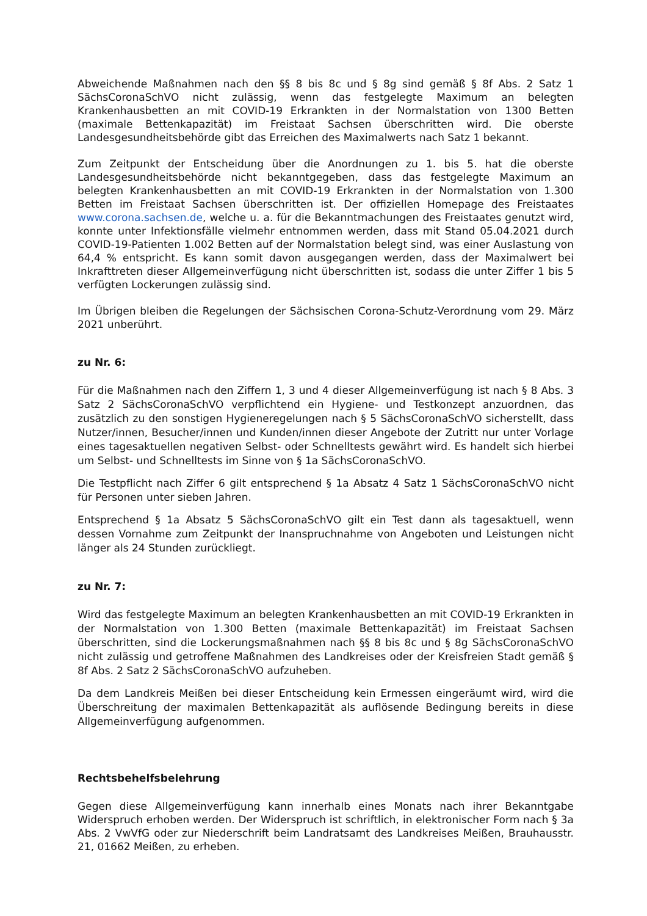Abweichende Maßnahmen nach den §§ 8 bis 8c und § 8g sind gemäß § 8f Abs. 2 Satz 1 SächsCoronaSchVO nicht zulässig, wenn das festgelegte Maximum an belegten Krankenhausbetten an mit COVID-19 Erkrankten in der Normalstation von 1300 Betten (maximale Bettenkapazität) im Freistaat Sachsen überschritten wird. Die oberste Landesgesundheitsbehörde gibt das Erreichen des Maximalwerts nach Satz 1 bekannt.
Zum Zeitpunkt der Entscheidung über die Anordnungen zu 1. bis 5. hat die oberste Landesgesundheitsbehörde nicht bekanntgegeben, dass das festgelegte Maximum an belegten Krankenhausbetten an mit COVID-19 Erkrankten in der Normalstation von 1.300 Betten im Freistaat Sachsen überschritten ist. Der offiziellen Homepage des Freistaates www.corona.sachsen.de, welche u. a. für die Bekanntmachungen des Freistaates genutzt wird, konnte unter Infektionsfälle vielmehr entnommen werden, dass mit Stand 05.04.2021 durch COVID-19-Patienten 1.002 Betten auf der Normalstation belegt sind, was einer Auslastung von 64,4 % entspricht. Es kann somit davon ausgegangen werden, dass der Maximalwert bei Inkrafttreten dieser Allgemeinverfügung nicht überschritten ist, sodass die unter Ziffer 1 bis 5 verfügten Lockerungen zulässig sind.
Im Übrigen bleiben die Regelungen der Sächsischen Corona-Schutz-Verordnung vom 29. März 2021 unberührt.
zu Nr. 6:
Für die Maßnahmen nach den Ziffern 1, 3 und 4 dieser Allgemeinverfügung ist nach § 8 Abs. 3 Satz 2 SächsCoronaSchVO verpflichtend ein Hygiene- und Testkonzept anzuordnen, das zusätzlich zu den sonstigen Hygieneregelungen nach § 5 SächsCoronaSchVO sicherstellt, dass Nutzer/innen, Besucher/innen und Kunden/innen dieser Angebote der Zutritt nur unter Vorlage eines tagesaktuellen negativen Selbst- oder Schnelltests gewährt wird. Es handelt sich hierbei um Selbst- und Schnelltests im Sinne von § 1a SächsCoronaSchVO.
Die Testpflicht nach Ziffer 6 gilt entsprechend § 1a Absatz 4 Satz 1 SächsCoronaSchVO nicht für Personen unter sieben Jahren.
Entsprechend § 1a Absatz 5 SächsCoronaSchVO gilt ein Test dann als tagesaktuell, wenn dessen Vornahme zum Zeitpunkt der Inanspruchnahme von Angeboten und Leistungen nicht länger als 24 Stunden zurückliegt.
zu Nr. 7:
Wird das festgelegte Maximum an belegten Krankenhausbetten an mit COVID-19 Erkrankten in der Normalstation von 1.300 Betten (maximale Bettenkapazität) im Freistaat Sachsen überschritten, sind die Lockerungsmaßnahmen nach §§ 8 bis 8c und § 8g SächsCoronaSchVO nicht zulässig und getroffene Maßnahmen des Landkreises oder der Kreisfreien Stadt gemäß § 8f Abs. 2 Satz 2 SächsCoronaSchVO aufzuheben.
Da dem Landkreis Meißen bei dieser Entscheidung kein Ermessen eingeräumt wird, wird die Überschreitung der maximalen Bettenkapazität als auflösende Bedingung bereits in diese Allgemeinverfügung aufgenommen.
Rechtsbehelfsbelehrung
Gegen diese Allgemeinverfügung kann innerhalb eines Monats nach ihrer Bekanntgabe Widerspruch erhoben werden. Der Widerspruch ist schriftlich, in elektronischer Form nach § 3a Abs. 2 VwVfG oder zur Niederschrift beim Landratsamt des Landkreises Meißen, Brauhausstr. 21, 01662 Meißen, zu erheben.